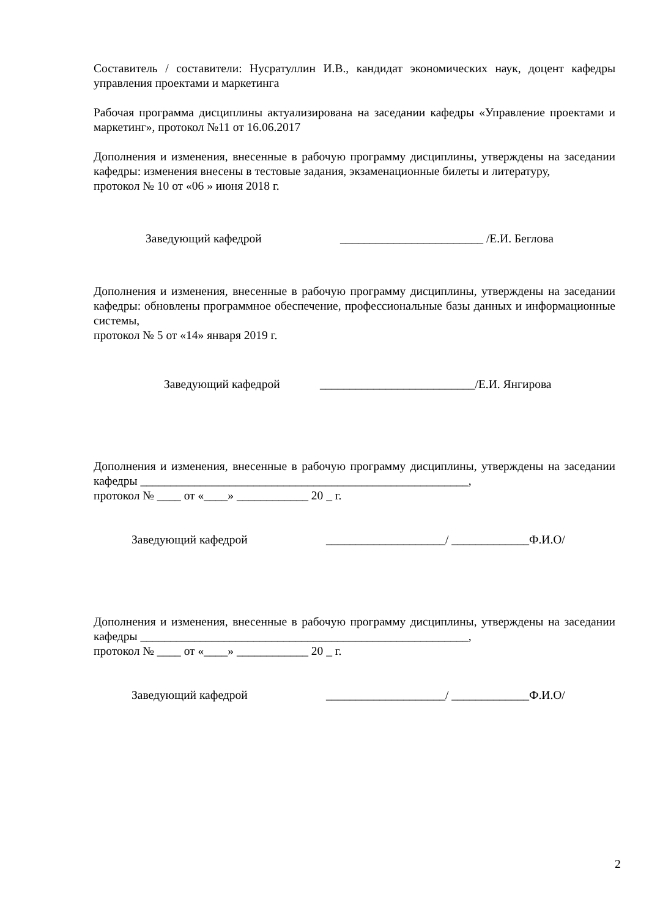Составитель / составители: Нусратуллин И.В., кандидат экономических наук, доцент кафедры управления проектами и маркетинга
Рабочая программа дисциплины актуализирована на заседании кафедры «Управление проектами и маркетинг», протокол №11 от 16.06.2017
Дополнения и изменения, внесенные в рабочую программу дисциплины, утверждены на заседании кафедры: изменения внесены в тестовые задания, экзаменационные билеты и литературу,
протокол № 10 от «06 » июня 2018 г.
Заведующий кафедрой ________________________ /Е.И. Беглова
Дополнения и изменения, внесенные в рабочую программу дисциплины, утверждены на заседании кафедры: обновлены программное обеспечение, профессиональные базы данных и информационные системы,
протокол № 5 от «14» января 2019 г.
Заведующий кафедрой __________________________/Е.И. Янгирова
Дополнения и изменения, внесенные в рабочую программу дисциплины, утверждены на заседании кафедры _______________________________________________________,
протокол № ____ от «____» ____________ 20 _ г.
Заведующий кафедрой ____________________/ _____________Ф.И.О/
Дополнения и изменения, внесенные в рабочую программу дисциплины, утверждены на заседании кафедры _______________________________________________________,
протокол № ____ от «____» ____________ 20 _ г.
Заведующий кафедрой ____________________/ _____________Ф.И.О/
2